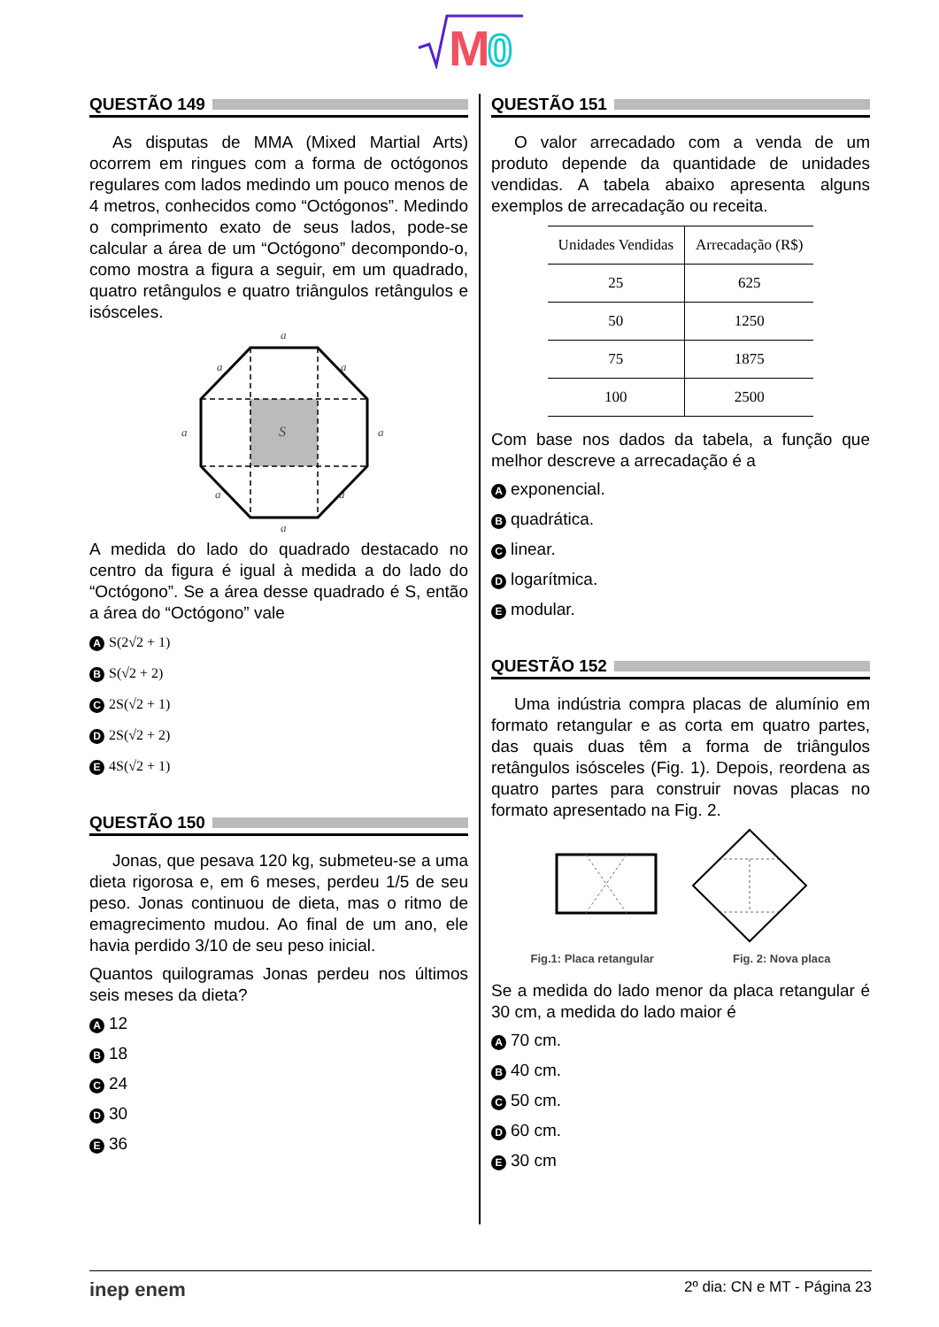M
0
QUESTÃO 149
As disputas de MMA (Mixed Martial Arts) ocorrem em ringues com a forma de octógonos regulares com lados medindo um pouco menos de 4 metros, conhecidos como “Octógonos”. Medindo o comprimento exato de seus lados, pode-se calcular a área de um “Octógono” decompondo-o, como mostra a figura a seguir, em um quadrado, quatro retângulos e quatro triângulos retângulos e isósceles.
a
a
a
a
a
a
a
a
S
A medida do lado do quadrado destacado no centro da figura é igual à medida a do lado do “Octógono”. Se a área desse quadrado é S, então a área do “Octógono” vale
A S(2√2 + 1)
B S(√2 + 2)
C 2S(√2 + 1)
D 2S(√2 + 2)
E 4S(√2 + 1)
QUESTÃO 150
Jonas, que pesava 120 kg, submeteu-se a uma dieta rigorosa e, em 6 meses, perdeu 1/5 de seu peso. Jonas continuou de dieta, mas o ritmo de emagrecimento mudou. Ao final de um ano, ele havia perdido 3/10 de seu peso inicial.
Quantos quilogramas Jonas perdeu nos últimos seis meses da dieta?
A 12
B 18
C 24
D 30
E 36
QUESTÃO 151
O valor arrecadado com a venda de um produto depende da quantidade de unidades vendidas. A tabela abaixo apresenta alguns exemplos de arrecadação ou receita.
| Unidades Vendidas | Arrecadação (R$) |
| --- | --- |
| 25 | 625 |
| 50 | 1250 |
| 75 | 1875 |
| 100 | 2500 |
Com base nos dados da tabela, a função que melhor descreve a arrecadação é a
Aexponencial.
Bquadrática.
Clinear.
Dlogarítmica.
Emodular.
QUESTÃO 152
Uma indústria compra placas de alumínio em formato retangular e as corta em quatro partes, das quais duas têm a forma de triângulos retângulos isósceles (Fig. 1). Depois, reordena as quatro partes para construir novas placas no formato apresentado na Fig. 2.
Fig.1: Placa retangular Fig. 2: Nova placa
Se a medida do lado menor da placa retangular é 30 cm, a medida do lado maior é
A 70 cm.
B 40 cm.
C 50 cm.
D 60 cm.
E 30 cm
inep enem 2º dia: CN e MT - Página 23